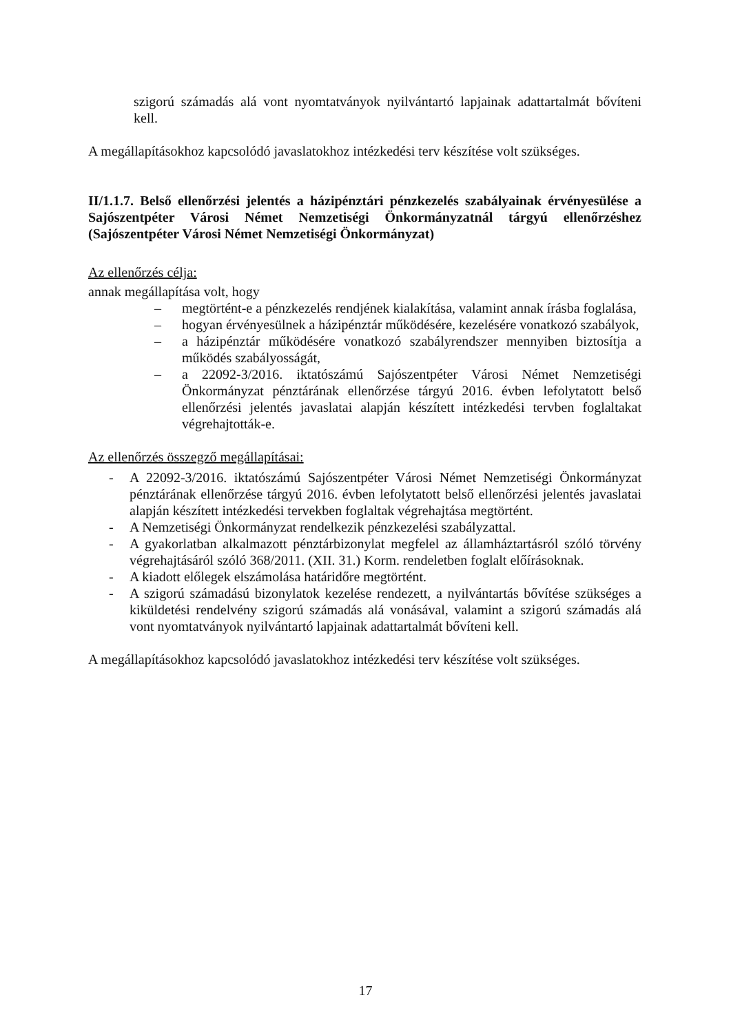szigorú számadás alá vont nyomtatványok nyilvántartó lapjainak adattartalmát bővíteni kell.
A megállapításokhoz kapcsolódó javaslatokhoz intézkedési terv készítése volt szükséges.
II/1.1.7. Belső ellenőrzési jelentés a házipénztári pénzkezelés szabályainak érvényesülése a Sajószentpéter Városi Német Nemzetiségi Önkormányzatnál tárgyú ellenőrzéshez (Sajószentpéter Városi Német Nemzetiségi Önkormányzat)
Az ellenőrzés célja:
annak megállapítása volt, hogy
– megtörtént-e a pénzkezelés rendjének kialakítása, valamint annak írásba foglalása,
– hogyan érvényesülnek a házipénztár működésére, kezelésére vonatkozó szabályok,
– a házipénztár működésére vonatkozó szabályrendszer mennyiben biztosítja a működés szabályosságát,
– a 22092-3/2016. iktatószámú Sajószentpéter Városi Német Nemzetiségi Önkormányzat pénztárának ellenőrzése tárgyú 2016. évben lefolytatott belső ellenőrzési jelentés javaslatai alapján készített intézkedési tervben foglaltakat végrehajtották-e.
Az ellenőrzés összegző megállapításai:
- A 22092-3/2016. iktatószámú Sajószentpéter Városi Német Nemzetiségi Önkormányzat pénztárának ellenőrzése tárgyú 2016. évben lefolytatott belső ellenőrzési jelentés javaslatai alapján készített intézkedési tervekben foglaltak végrehajtása megtörtént.
- A Nemzetiségi Önkormányzat rendelkezik pénzkezelési szabályzattal.
- A gyakorlatban alkalmazott pénztárbizonylat megfelel az államháztartásról szóló törvény végrehajtásáról szóló 368/2011. (XII. 31.) Korm. rendeletben foglalt előírásoknak.
- A kiadott előlegek elszámolása határidőre megtörtént.
- A szigorú számadású bizonylatok kezelése rendezett, a nyilvántartás bővítése szükséges a kiküldetési rendelvény szigorú számadás alá vonásával, valamint a szigorú számadás alá vont nyomtatványok nyilvántartó lapjainak adattartalmát bővíteni kell.
A megállapításokhoz kapcsolódó javaslatokhoz intézkedési terv készítése volt szükséges.
17